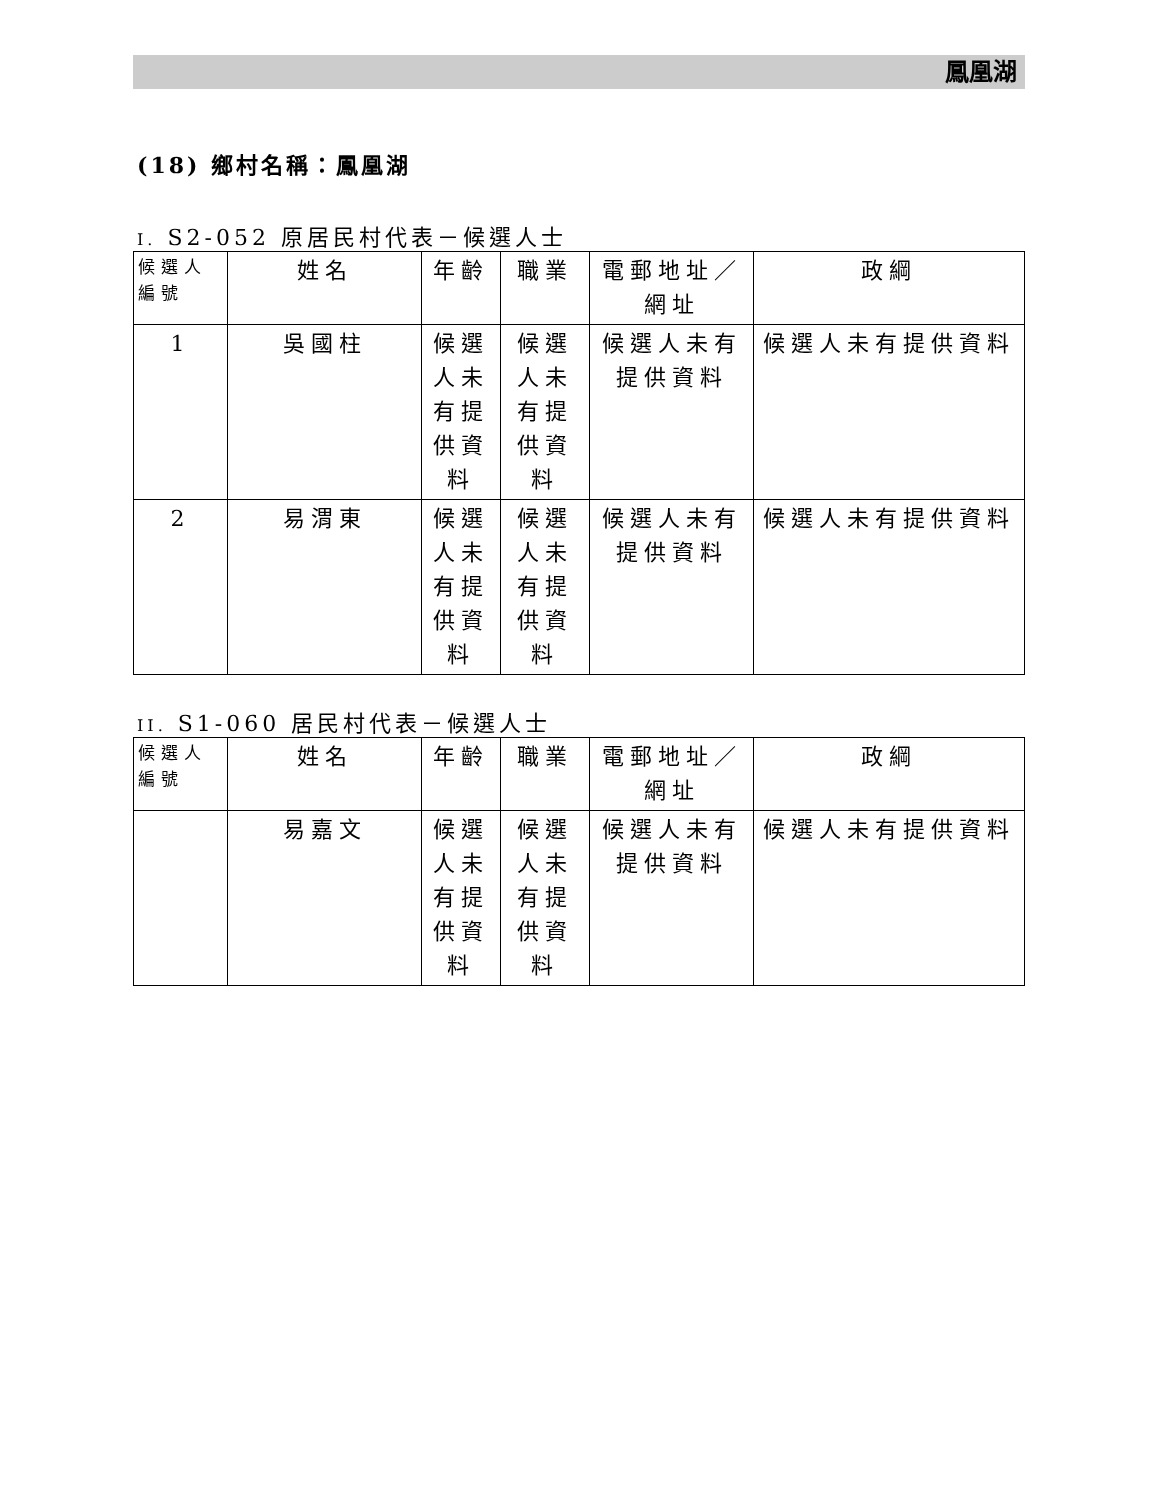鳳凰湖
(18) 鄉村名稱：鳳凰湖
I. S2-052 原居民村代表－候選人士
| 候選人編號 | 姓名 | 年齡 | 職業 | 電郵地址／網址 | 政綱 |
| --- | --- | --- | --- | --- | --- |
| 1 | 吳國柱 | 候選人未有提供資料 | 候選人未有提供資料 | 候選人未有提供資料 | 候選人未有提供資料 |
| 2 | 易渭東 | 候選人未有提供資料 | 候選人未有提供資料 | 候選人未有提供資料 | 候選人未有提供資料 |
II. S1-060 居民村代表－候選人士
| 候選人編號 | 姓名 | 年齡 | 職業 | 電郵地址／網址 | 政綱 |
| --- | --- | --- | --- | --- | --- |
| | 易嘉文 | 候選人未有提供資料 | 候選人未有提供資料 | 候選人未有提供資料 | 候選人未有提供資料 |